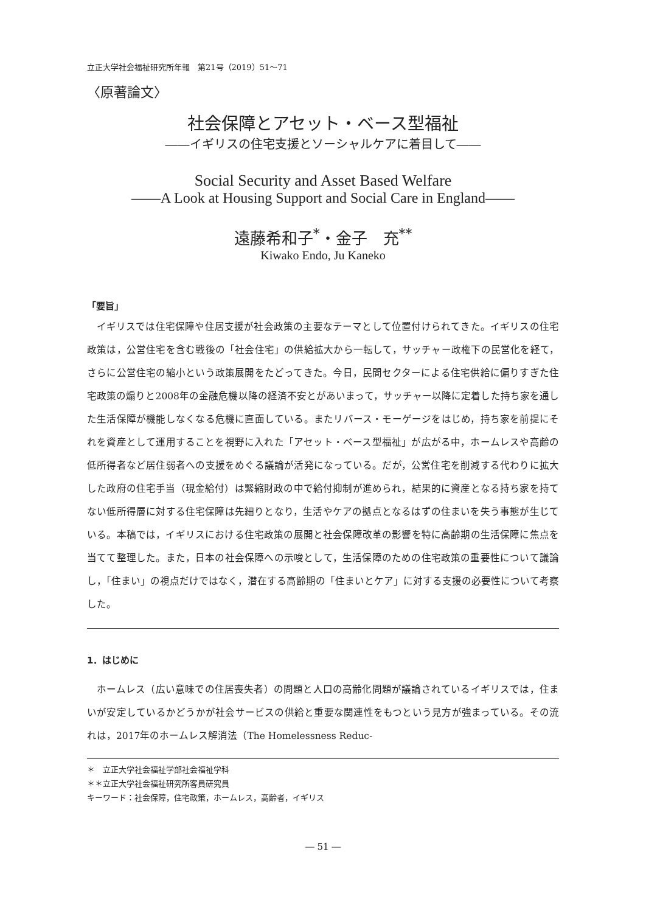立正大学社会福祉研究所年報　第21号（2019）51～71
〈原著論文〉
社会保障とアセット・ベース型福祉
――イギリスの住宅支援とソーシャルケアに着目して――
Social Security and Asset Based Welfare
――A Look at Housing Support and Social Care in England――
遠藤希和子<sup>*</sup>・金子　充<sup>**</sup>
Kiwako Endo, Ju Kaneko
「要旨」
イギリスでは住宅保障や住居支援が社会政策の主要なテーマとして位置付けられてきた。イギリスの住宅政策は，公営住宅を含む戦後の「社会住宅」の供給拡大から一転して，サッチャー政権下の民営化を経て，さらに公営住宅の縮小という政策展開をたどってきた。今日，民間セクターによる住宅供給に偏りすぎた住宅政策の煽りと2008年の金融危機以降の経済不安とがあいまって，サッチャー以降に定着した持ち家を通した生活保障が機能しなくなる危機に直面している。またリバース・モーゲージをはじめ，持ち家を前提にそれを資産として運用することを視野に入れた「アセット・ベース型福祉」が広がる中，ホームレスや高齢の低所得者など居住弱者への支援をめぐる議論が活発になっている。だが，公営住宅を削減する代わりに拡大した政府の住宅手当（現金給付）は緊縮財政の中で給付抑制が進められ，結果的に資産となる持ち家を持てない低所得層に対する住宅保障は先細りとなり，生活やケアの拠点となるはずの住まいを失う事態が生じている。本稿では，イギリスにおける住宅政策の展開と社会保障改革の影響を特に高齢期の生活保障に焦点を当てて整理した。また，日本の社会保障への示唆として，生活保障のための住宅政策の重要性について議論し，「住まい」の視点だけではなく，潜在する高齢期の「住まいとケア」に対する支援の必要性について考察した。
1．はじめに
ホームレス（広い意味での住居喪失者）の問題と人口の高齢化問題が議論されているイギリスでは，住まいが安定しているかどうかが社会サービスの供給と重要な関連性をもつという見方が強まっている。その流れは，2017年のホームレス解消法（The Homelessness Reduc-
＊　立正大学社会福祉学部社会福祉学科
＊＊立正大学社会福祉研究所客員研究員
キーワード：社会保障，住宅政策，ホームレス，高齢者，イギリス
― 51 ―